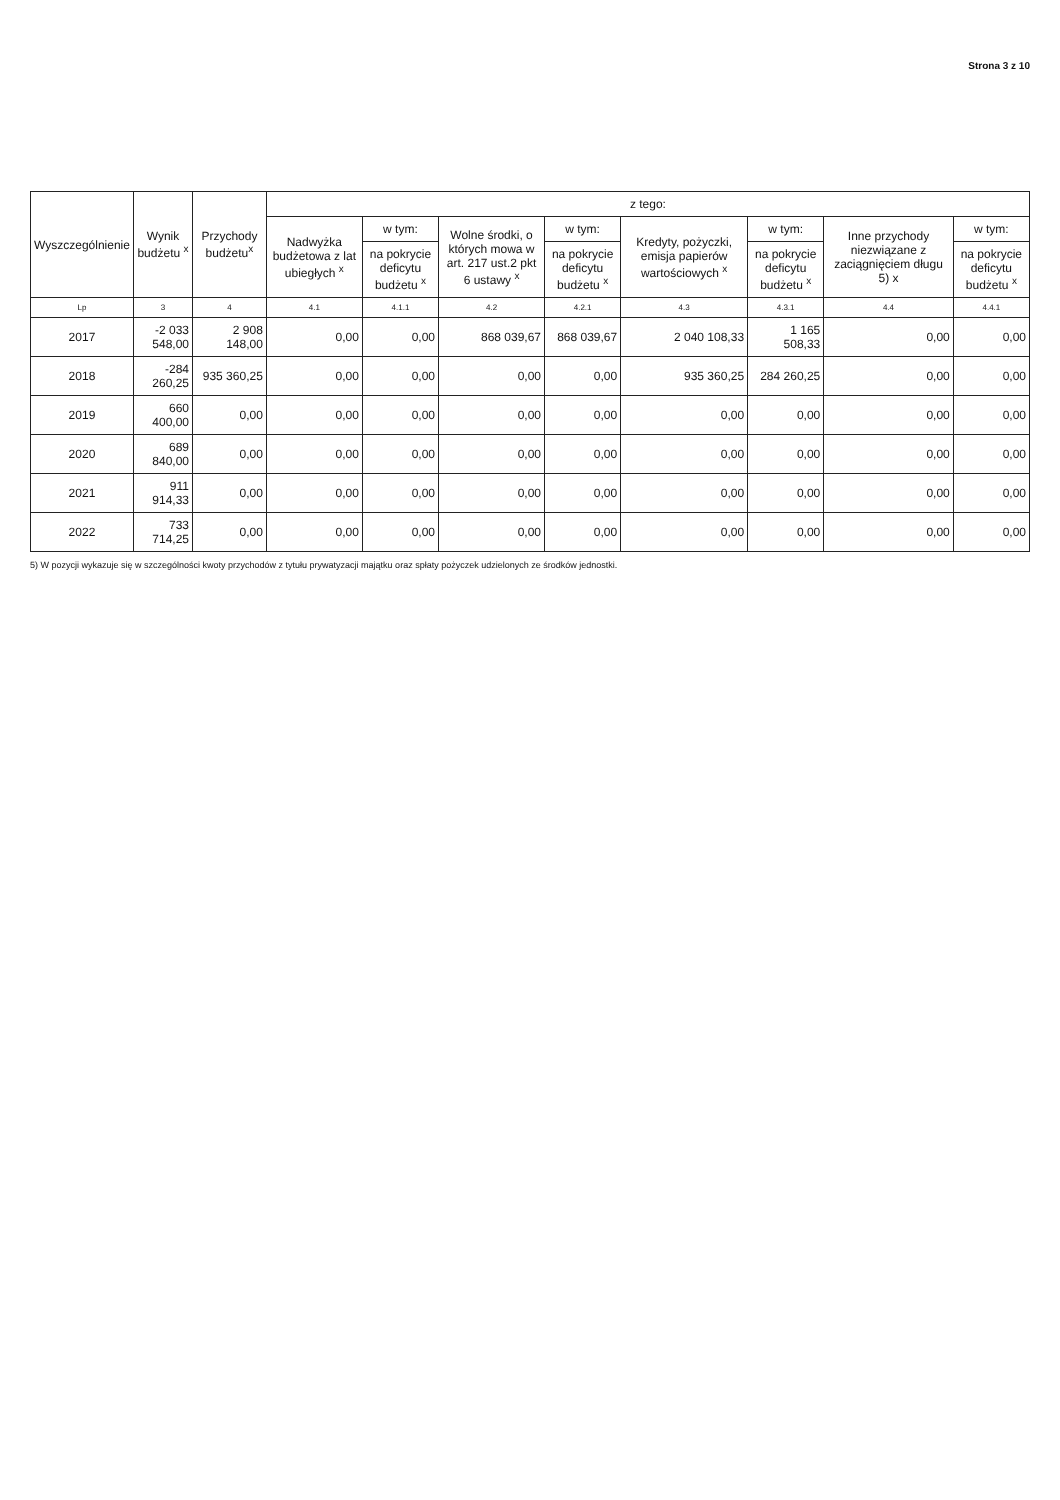Strona 3 z 10
| Wyszczególnienie | Wynik budżetu <sup>x</sup> | Przychody budżetu<sup>x</sup> | z tego: | | | | | | | |
| --- | --- | --- | --- | --- | --- | --- | --- | --- | --- | --- |
| | | | Nadwyżka budżetowa z lat ubiegłych <sup>x</sup> | w tym: | Wolne środki, o których mowa w art. 217 ust.2 pkt 6 ustawy <sup>x</sup> | w tym: | Kredyty, pożyczki, emisja papierów wartościowych <sup>x</sup> | w tym: | Inne przychody niezwiązane z zaciągnięciem długu 5) x | w tym: |
| | | | | na pokrycie deficytu budżetu <sup>x</sup> | | na pokrycie deficytu budżetu <sup>x</sup> | | na pokrycie deficytu budżetu <sup>x</sup> | | na pokrycie deficytu budżetu <sup>x</sup> |
| Lp | 3 | 4 | 4.1 | 4.1.1 | 4.2 | 4.2.1 | 4.3 | 4.3.1 | 4.4 | 4.4.1 |
| 2017 | -2 033 548,00 | 2 908 148,00 | 0,00 | 0,00 | 868 039,67 | 868 039,67 | 2 040 108,33 | 1 165 508,33 | 0,00 | 0,00 |
| 2018 | -284 260,25 | 935 360,25 | 0,00 | 0,00 | 0,00 | 0,00 | 935 360,25 | 284 260,25 | 0,00 | 0,00 |
| 2019 | 660 400,00 | 0,00 | 0,00 | 0,00 | 0,00 | 0,00 | 0,00 | 0,00 | 0,00 | 0,00 |
| 2020 | 689 840,00 | 0,00 | 0,00 | 0,00 | 0,00 | 0,00 | 0,00 | 0,00 | 0,00 | 0,00 |
| 2021 | 911 914,33 | 0,00 | 0,00 | 0,00 | 0,00 | 0,00 | 0,00 | 0,00 | 0,00 | 0,00 |
| 2022 | 733 714,25 | 0,00 | 0,00 | 0,00 | 0,00 | 0,00 | 0,00 | 0,00 | 0,00 | 0,00 |
5) W pozycji wykazuje się w szczególności kwoty przychodów z tytułu prywatyzacji majątku oraz spłaty pożyczek udzielonych ze środków jednostki.